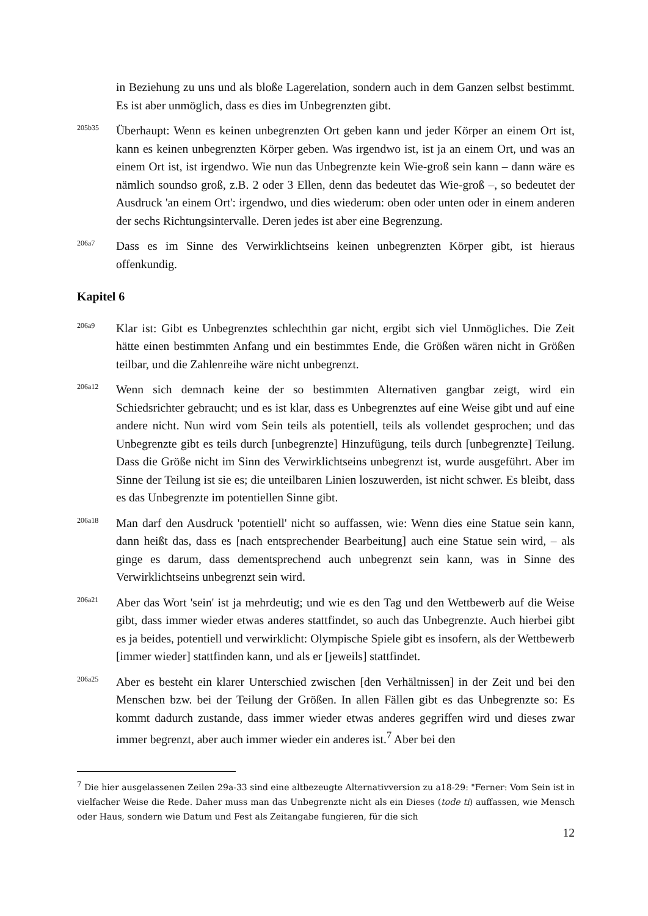in Beziehung zu uns und als bloße Lagerelation, sondern auch in dem Ganzen selbst bestimmt. Es ist aber unmöglich, dass es dies im Unbegrenzten gibt.
205b35
Überhaupt: Wenn es keinen unbegrenzten Ort geben kann und jeder Körper an einem Ort ist, kann es keinen unbegrenzten Körper geben. Was irgendwo ist, ist ja an einem Ort, und was an einem Ort ist, ist irgendwo. Wie nun das Unbegrenzte kein Wie-groß sein kann – dann wäre es nämlich soundso groß, z.B. 2 oder 3 Ellen, denn das bedeutet das Wie-groß –, so bedeutet der Ausdruck 'an einem Ort': irgendwo, und dies wiederum: oben oder unten oder in einem anderen der sechs Richtungsintervalle. Deren jedes ist aber eine Begrenzung.
206a7
Dass es im Sinne des Verwirklichtseins keinen unbegrenzten Körper gibt, ist hieraus offenkundig.
Kapitel 6
206a9
Klar ist: Gibt es Unbegrenztes schlechthin gar nicht, ergibt sich viel Unmögliches. Die Zeit hätte einen bestimmten Anfang und ein bestimmtes Ende, die Größen wären nicht in Größen teilbar, und die Zahlenreihe wäre nicht unbegrenzt.
206a12
Wenn sich demnach keine der so bestimmten Alternativen gangbar zeigt, wird ein Schiedsrichter gebraucht; und es ist klar, dass es Unbegrenztes auf eine Weise gibt und auf eine andere nicht. Nun wird vom Sein teils als potentiell, teils als vollendet gesprochen; und das Unbegrenzte gibt es teils durch [unbegrenzte] Hinzufügung, teils durch [unbegrenzte] Teilung. Dass die Größe nicht im Sinn des Verwirklichtseins unbegrenzt ist, wurde ausgeführt. Aber im Sinne der Teilung ist sie es; die unteilbaren Linien loszuwerden, ist nicht schwer. Es bleibt, dass es das Unbegrenzte im potentiellen Sinne gibt.
206a18
Man darf den Ausdruck 'potentiell' nicht so auffassen, wie: Wenn dies eine Statue sein kann, dann heißt das, dass es [nach entsprechender Bearbeitung] auch eine Statue sein wird, – als ginge es darum, dass dementsprechend auch unbegrenzt sein kann, was in Sinne des Verwirklichtseins unbegrenzt sein wird.
206a21
Aber das Wort 'sein' ist ja mehrdeutig; und wie es den Tag und den Wettbewerb auf die Weise gibt, dass immer wieder etwas anderes stattfindet, so auch das Unbegrenzte. Auch hierbei gibt es ja beides, potentiell und verwirklicht: Olympische Spiele gibt es insofern, als der Wettbewerb [immer wieder] stattfinden kann, und als er [jeweils] stattfindet.
206a25
Aber es besteht ein klarer Unterschied zwischen [den Verhältnissen] in der Zeit und bei den Menschen bzw. bei der Teilung der Größen. In allen Fällen gibt es das Unbegrenzte so: Es kommt dadurch zustande, dass immer wieder etwas anderes gegriffen wird und dieses zwar immer begrenzt, aber auch immer wieder ein anderes ist.<sup>7</sup> Aber bei den
<sup>7</sup> Die hier ausgelassenen Zeilen 29a-33 sind eine altbezeugte Alternativversion zu a18-29: "Ferner: Vom Sein ist in vielfacher Weise die Rede. Daher muss man das Unbegrenzte nicht als ein Dieses (tode ti) auffassen, wie Mensch oder Haus, sondern wie Datum und Fest als Zeitangabe fungieren, für die sich
12